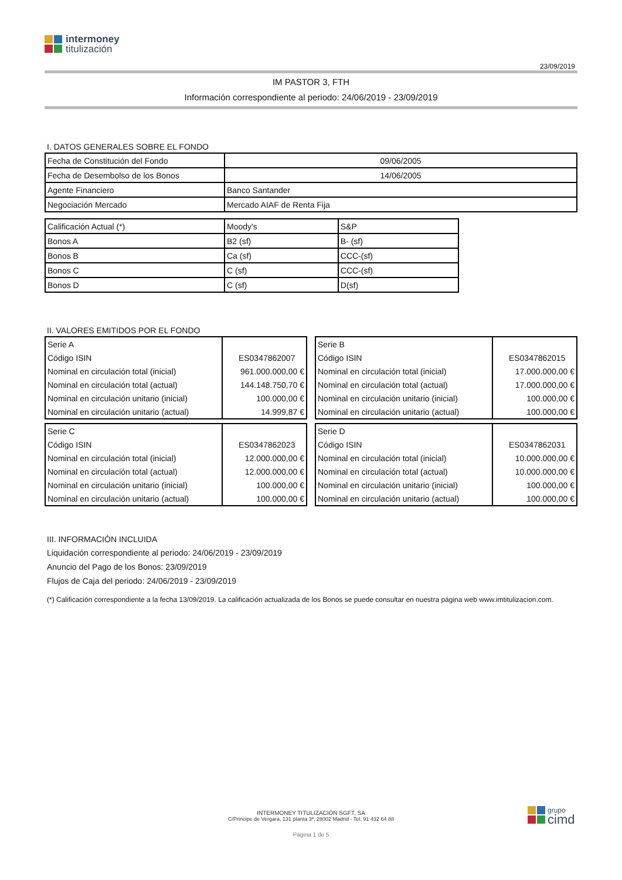intermoney
titulización
23/09/2019
IM PASTOR 3, FTH
Información correspondiente al periodo: 24/06/2019 - 23/09/2019
I. DATOS GENERALES SOBRE EL FONDO
| Fecha de Constitución del Fondo | 09/06/2005 |
| Fecha de Desembolso de los Bonos | 14/06/2005 |
| Agente Financiero | Banco Santander |
| Negociación Mercado | Mercado AIAF de Renta Fija |
| Calificación Actual (*) | Moody's | S&P |
| Bonos A | B2 (sf) | B- (sf) |
| Bonos B | Ca (sf) | CCC-(sf) |
| Bonos C | C (sf) | CCC-(sf) |
| Bonos D | C (sf) | D(sf) |
II. VALORES EMITIDOS POR EL FONDO
| Serie A | |
| Código ISIN | ES0347862007 |
| Nominal en circulación total (inicial) | 961.000.000,00 € |
| Nominal en circulación total (actual) | 144.148.750,70 € |
| Nominal en circulación unitario (inicial) | 100.000,00 € |
| Nominal en circulación unitario (actual) | 14.999,87 € |
| Serie B | |
| Código ISIN | ES0347862015 |
| Nominal en circulación total (inicial) | 17.000.000,00 € |
| Nominal en circulación total (actual) | 17.000.000,00 € |
| Nominal en circulación unitario (inicial) | 100.000,00 € |
| Nominal en circulación unitario (actual) | 100.000,00 € |
| Serie C | |
| Código ISIN | ES0347862023 |
| Nominal en circulación total (inicial) | 12.000.000,00 € |
| Nominal en circulación total (actual) | 12.000.000,00 € |
| Nominal en circulación unitario (inicial) | 100.000,00 € |
| Nominal en circulación unitario (actual) | 100.000,00 € |
| Serie D | |
| Código ISIN | ES0347862031 |
| Nominal en circulación total (inicial) | 10.000.000,00 € |
| Nominal en circulación total (actual) | 10.000.000,00 € |
| Nominal en circulación unitario (inicial) | 100.000,00 € |
| Nominal en circulación unitario (actual) | 100.000,00 € |
III. INFORMACIÓN INCLUIDA
Liquidación correspondiente al periodo: 24/06/2019 - 23/09/2019
Anuncio del Pago de los Bonos: 23/09/2019
Flujos de Caja del periodo: 24/06/2019 - 23/09/2019
(*) Calificación correspondiente a la fecha 13/09/2019. La calificación actualizada de los Bonos se puede consultar en nuestra página web www.imtitulizacion.com.
INTERMONEY TITULIZACIÓN SGFT, SA
C/Principe de Vergara, 131 planta 3ª, 28002 Madrid - Tel. 91 432 64 88
Página 1 de 5
grupo
cimd